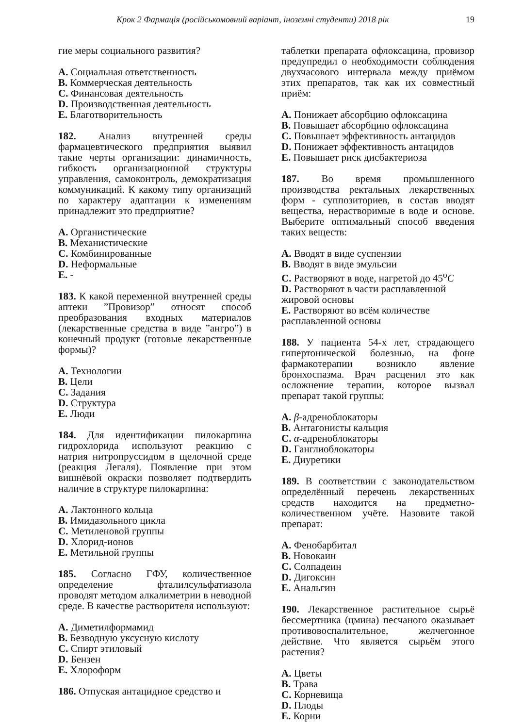Крок 2 Фармація (російськомовний варіант, іноземні студенти) 2018 рік 19
гие меры социального развития?
A. Социальная ответственность
B. Коммерческая деятельность
C. Финансовая деятельность
D. Производственная деятельность
E. Благотворительность
182. Анализ внутренней среды фармацевтического предприятия выявил такие черты организации: динамичность, гибкость организационной структуры управления, самоконтроль, демократизация коммуникаций. К какому типу организаций по характеру адаптации к изменениям принадлежит это предприятие?
A. Органистические
B. Механистические
C. Комбинированные
D. Неформальные
E. -
183. К какой переменной внутренней среды аптеки ”Провизор” относят способ преобразования входных материалов (лекарственные средства в виде ”ангро”) в конечный продукт (готовые лекарственные формы)?
A. Технологии
B. Цели
C. Задания
D. Структура
E. Люди
184. Для идентификации пилокарпина гидрохлорида используют реакцию с натрия нитропруссидом в щелочной среде (реакция Легаля). Появление при этом вишнёвой окраски позволяет подтвердить наличие в структуре пилокарпина:
A. Лактонного кольца
B. Имидазольного цикла
C. Метиленовой группы
D. Хлорид-ионов
E. Метильной группы
185. Согласно ГФУ, количественное определение фталилсульфатиазола проводят методом алкалиметрии в неводной среде. В качестве растворителя используют:
A. Диметилформамид
B. Безводную уксусную кислоту
C. Спирт этиловый
D. Бензен
E. Хлороформ
186. Отпуская антацидное средство и
таблетки препарата офлоксацина, провизор предупредил о необходимости соблюдения двухчасового интервала между приёмом этих препаратов, так как их совместный приём:
A. Понижает абсорбцию офлоксацина
B. Повышает абсорбцию офлоксацина
C. Повышает эффективность антацидов
D. Понижает эффективность антацидов
E. Повышает риск дисбактериоза
187. Во время промышленного производства ректальных лекарственных форм - суппозиториев, в состав вводят вещества, нерастворимые в воде и основе. Выберите оптимальный способ введения таких веществ:
A. Вводят в виде суспензии
B. Вводят в виде эмульсии
C. Растворяют в воде, нагретой до 45<sup>o</sup>C
D. Растворяют в части расплавленной жировой основы
E. Растворяют во всём количестве расплавленной основы
188. У пациента 54-х лет, страдающего гипертонической болезнью, на фоне фармакотерапии возникло явление бронхоспазма. Врач расценил это как осложнение терапии, которое вызвал препарат такой группы:
A. β-адреноблокаторы
B. Антагонисты кальция
C. α-адреноблокаторы
D. Ганглиоблокаторы
E. Диуретики
189. В соответствии с законодательством определённый перечень лекарственных средств находится на предметно-количественном учёте. Назовите такой препарат:
A. Фенобарбитал
B. Новокаин
C. Солпадеин
D. Дигоксин
E. Анальгин
190. Лекарственное растительное сырьё бессмертника (цмина) песчаного оказывает противовоспалительное, желчегонное действие. Что является сырьём этого растения?
A. Цветы
B. Трава
C. Корневища
D. Плоды
E. Корни